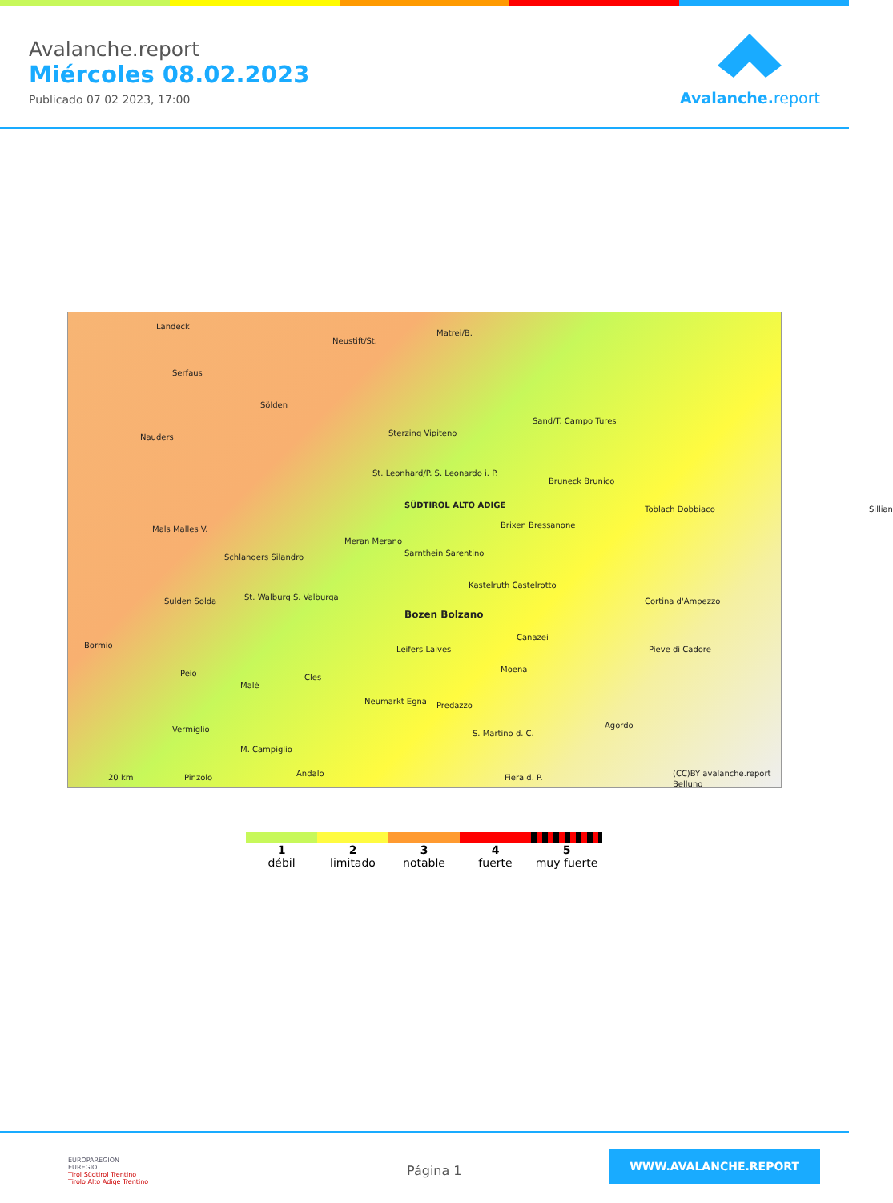Avalanche.report
Miércoles 08.02.2023
Publicado 07 02 2023, 17:00
Avalanche. report
Landeck
Neustift/St.
Matrei/B.
Serfaus
Sölden
Nauders Sterzing Vipiteno
Sand/T. Campo Tures
St. Leonhard/P. S. Leonardo i. P.
Bruneck Brunico
SÜDTIROL ALTO ADIGE Toblach Dobbiaco Sillian
Brixen Bressanone Mals Malles V.
Meran Merano
Schlanders Silandro Sarnthein Sarentino
Kastelruth Castelrotto
St. Walburg S. Valburga Sulden Solda Cortina d'Ampezzo
Bozen Bolzano
Bormio
Canazei
Leifers Laives Pieve di Cadore
Peio Moena
Malè
Cles
Neumarkt Egna Predazzo
Vermiglio Agordo
S. Martino d. C.
M. Campiglio
20 km Pinzolo Andalo Fiera d. P. (CC)BY avalanche.report
Belluno
1
débil
2
limitado
3
notable
4
fuerte
5
muy fuerte
EUROPAREGION
EUREGIO
Tirol Südtirol Trentino
Tirolo Alto Adige Trentino
Página 1
WWW.AVALANCHE.REPORT